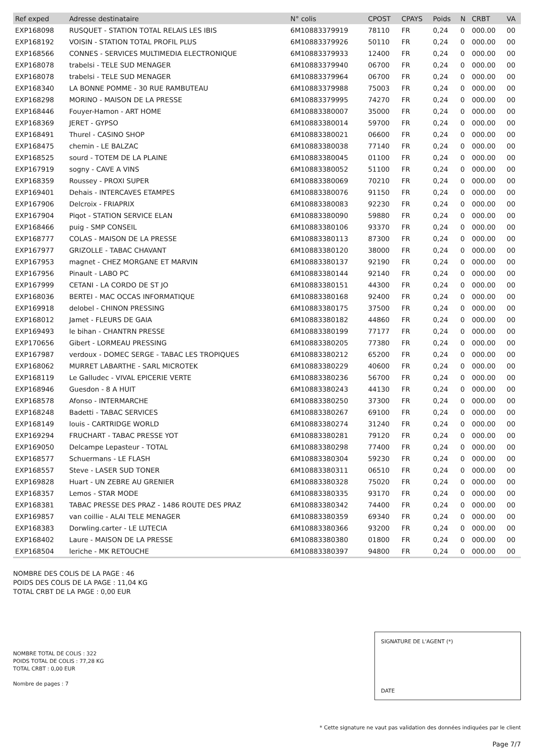| Ref exped | Adresse destinataire | N° colis | CPOST | CPAYS | Poids | N | CRBT | VA |
| --- | --- | --- | --- | --- | --- | --- | --- | --- |
| EXP168098 | RUSQUET - STATION TOTAL RELAIS LES IBIS | 6M10883379919 | 78110 | FR | 0,24 | 0 | 000.00 | 00 |
| EXP168192 | VOISIN - STATION TOTAL PROFIL PLUS | 6M10883379926 | 50110 | FR | 0,24 | 0 | 000.00 | 00 |
| EXP168566 | CONNES - SERVICES MULTIMEDIA ELECTRONIQUE | 6M10883379933 | 12400 | FR | 0,24 | 0 | 000.00 | 00 |
| EXP168078 | trabelsi - TELE SUD MENAGER | 6M10883379940 | 06700 | FR | 0,24 | 0 | 000.00 | 00 |
| EXP168078 | trabelsi - TELE SUD MENAGER | 6M10883379964 | 06700 | FR | 0,24 | 0 | 000.00 | 00 |
| EXP168340 | LA BONNE POMME - 30 RUE RAMBUTEAU | 6M10883379988 | 75003 | FR | 0,24 | 0 | 000.00 | 00 |
| EXP168298 | MORINO - MAISON DE LA PRESSE | 6M10883379995 | 74270 | FR | 0,24 | 0 | 000.00 | 00 |
| EXP168446 | Fouyer-Hamon - ART HOME | 6M10883380007 | 35000 | FR | 0,24 | 0 | 000.00 | 00 |
| EXP168369 | JERET - GYPSO | 6M10883380014 | 59700 | FR | 0,24 | 0 | 000.00 | 00 |
| EXP168491 | Thurel - CASINO SHOP | 6M10883380021 | 06600 | FR | 0,24 | 0 | 000.00 | 00 |
| EXP168475 | chemin - LE BALZAC | 6M10883380038 | 77140 | FR | 0,24 | 0 | 000.00 | 00 |
| EXP168525 | sourd - TOTEM DE LA PLAINE | 6M10883380045 | 01100 | FR | 0,24 | 0 | 000.00 | 00 |
| EXP167919 | sogny - CAVE A VINS | 6M10883380052 | 51100 | FR | 0,24 | 0 | 000.00 | 00 |
| EXP168359 | Roussey - PROXI SUPER | 6M10883380069 | 70210 | FR | 0,24 | 0 | 000.00 | 00 |
| EXP169401 | Dehais - INTERCAVES ETAMPES | 6M10883380076 | 91150 | FR | 0,24 | 0 | 000.00 | 00 |
| EXP167906 | Delcroix - FRIAPRIX | 6M10883380083 | 92230 | FR | 0,24 | 0 | 000.00 | 00 |
| EXP167904 | Piqot - STATION SERVICE ELAN | 6M10883380090 | 59880 | FR | 0,24 | 0 | 000.00 | 00 |
| EXP168466 | puig - SMP CONSEIL | 6M10883380106 | 93370 | FR | 0,24 | 0 | 000.00 | 00 |
| EXP168777 | COLAS - MAISON DE LA PRESSE | 6M10883380113 | 87300 | FR | 0,24 | 0 | 000.00 | 00 |
| EXP167977 | GRIZOLLE - TABAC CHAVANT | 6M10883380120 | 38000 | FR | 0,24 | 0 | 000.00 | 00 |
| EXP167953 | magnet - CHEZ MORGANE ET MARVIN | 6M10883380137 | 92190 | FR | 0,24 | 0 | 000.00 | 00 |
| EXP167956 | Pinault - LABO PC | 6M10883380144 | 92140 | FR | 0,24 | 0 | 000.00 | 00 |
| EXP167999 | CETANI - LA CORDO DE ST JO | 6M10883380151 | 44300 | FR | 0,24 | 0 | 000.00 | 00 |
| EXP168036 | BERTEI - MAC OCCAS INFORMATIQUE | 6M10883380168 | 92400 | FR | 0,24 | 0 | 000.00 | 00 |
| EXP169918 | delobel - CHINON PRESSING | 6M10883380175 | 37500 | FR | 0,24 | 0 | 000.00 | 00 |
| EXP168012 | Jamet - FLEURS DE GAIA | 6M10883380182 | 44860 | FR | 0,24 | 0 | 000.00 | 00 |
| EXP169493 | le bihan - CHANTRN PRESSE | 6M10883380199 | 77177 | FR | 0,24 | 0 | 000.00 | 00 |
| EXP170656 | Gibert - LORMEAU PRESSING | 6M10883380205 | 77380 | FR | 0,24 | 0 | 000.00 | 00 |
| EXP167987 | verdoux - DOMEC SERGE - TABAC LES TROPIQUES | 6M10883380212 | 65200 | FR | 0,24 | 0 | 000.00 | 00 |
| EXP168062 | MURRET LABARTHE - SARL MICROTEK | 6M10883380229 | 40600 | FR | 0,24 | 0 | 000.00 | 00 |
| EXP168119 | Le Galludec - VIVAL EPICERIE VERTE | 6M10883380236 | 56700 | FR | 0,24 | 0 | 000.00 | 00 |
| EXP168946 | Guesdon - 8 A HUIT | 6M10883380243 | 44130 | FR | 0,24 | 0 | 000.00 | 00 |
| EXP168578 | Afonso - INTERMARCHE | 6M10883380250 | 37300 | FR | 0,24 | 0 | 000.00 | 00 |
| EXP168248 | Badetti - TABAC SERVICES | 6M10883380267 | 69100 | FR | 0,24 | 0 | 000.00 | 00 |
| EXP168149 | louis - CARTRIDGE WORLD | 6M10883380274 | 31240 | FR | 0,24 | 0 | 000.00 | 00 |
| EXP169294 | FRUCHART - TABAC PRESSE YOT | 6M10883380281 | 79120 | FR | 0,24 | 0 | 000.00 | 00 |
| EXP169050 | Delcampe Lepasteur - TOTAL | 6M10883380298 | 77400 | FR | 0,24 | 0 | 000.00 | 00 |
| EXP168577 | Schuermans - LE FLASH | 6M10883380304 | 59230 | FR | 0,24 | 0 | 000.00 | 00 |
| EXP168557 | Steve - LASER SUD TONER | 6M10883380311 | 06510 | FR | 0,24 | 0 | 000.00 | 00 |
| EXP169828 | Huart - UN ZEBRE AU GRENIER | 6M10883380328 | 75020 | FR | 0,24 | 0 | 000.00 | 00 |
| EXP168357 | Lemos - STAR MODE | 6M10883380335 | 93170 | FR | 0,24 | 0 | 000.00 | 00 |
| EXP168381 | TABAC PRESSE DES PRAZ - 1486 ROUTE DES PRAZ | 6M10883380342 | 74400 | FR | 0,24 | 0 | 000.00 | 00 |
| EXP169857 | van coillie - ALAI TELE MENAGER | 6M10883380359 | 69340 | FR | 0,24 | 0 | 000.00 | 00 |
| EXP168383 | Dorwling.carter - LE LUTECIA | 6M10883380366 | 93200 | FR | 0,24 | 0 | 000.00 | 00 |
| EXP168402 | Laure - MAISON DE LA PRESSE | 6M10883380380 | 01800 | FR | 0,24 | 0 | 000.00 | 00 |
| EXP168504 | leriche - MK RETOUCHE | 6M10883380397 | 94800 | FR | 0,24 | 0 | 000.00 | 00 |
NOMBRE DES COLIS DE LA PAGE : 46
POIDS DES COLIS DE LA PAGE : 11,04 KG
TOTAL CRBT DE LA PAGE : 0,00 EUR
NOMBRE TOTAL DE COLIS : 322
POIDS TOTAL DE COLIS : 77,28 KG
TOTAL CRBT : 0,00 EUR
Nombre de pages : 7
SIGNATURE DE L'AGENT (*)
DATE
* Cette signature ne vaut pas validation des données indiquées par le client
Page 7/7